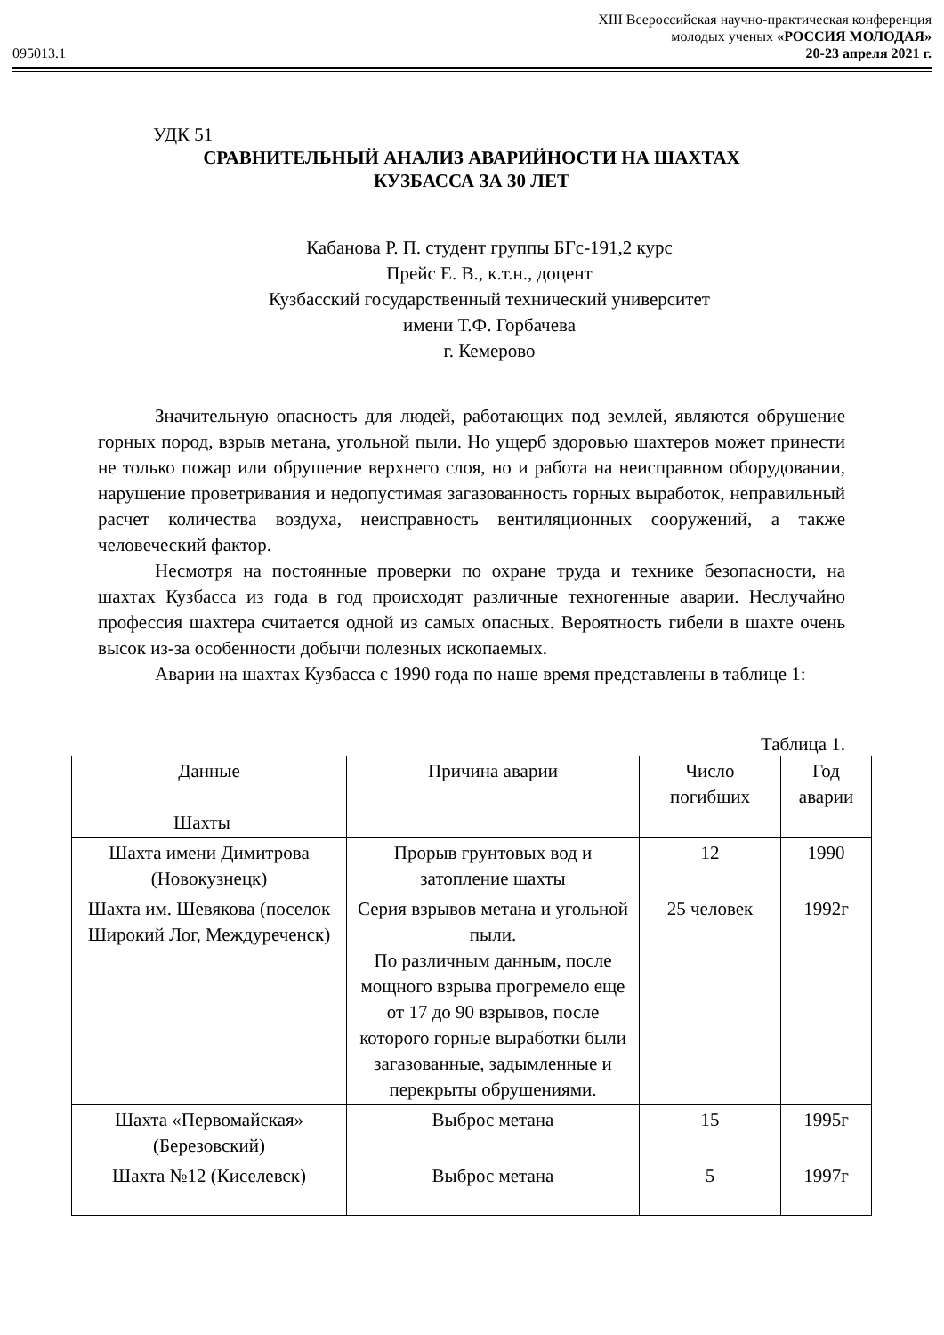XIII Всероссийская научно-практическая конференция
молодых ученых «РОССИЯ МОЛОДАЯ»
095013.1 20-23 апреля 2021 г.
УДК 51
СРАВНИТЕЛЬНЫЙ АНАЛИЗ АВАРИЙНОСТИ НА ШАХТАХ
КУЗБАССА ЗА 30 ЛЕТ
Кабанова Р. П. студент группы БГс-191,2 курс
Прейс Е. В., к.т.н., доцент
Кузбасский государственный технический университет
имени Т.Ф. Горбачева
г. Кемерово
Значительную опасность для людей, работающих под землей, являются обрушение горных пород, взрыв метана, угольной пыли. Но ущерб здоровью шахтеров может принести не только пожар или обрушение верхнего слоя, но и работа на неисправном оборудовании, нарушение проветривания и недопустимая загазованность горных выработок, неправильный расчет количества воздуха, неисправность вентиляционных сооружений, а также человеческий фактор.
Несмотря на постоянные проверки по охране труда и технике безопасности, на шахтах Кузбасса из года в год происходят различные техногенные аварии. Неслучайно профессия шахтера считается одной из самых опасных. Вероятность гибели в шахте очень высок из-за особенности добычи полезных ископаемых.
Аварии на шахтах Кузбасса с 1990 года по наше время представлены в таблице 1:
Таблица 1.
| Данные Шахты | Причина аварии | Число погибших | Год аварии |
| --- | --- | --- | --- |
| Шахта имени Димитрова (Новокузнецк) | Прорыв грунтовых вод и затопление шахты | 12 | 1990 |
| Шахта им. Шевякова (поселок Широкий Лог, Междуреченск) | Серия взрывов метана и угольной пыли. По различным данным, после мощного взрыва прогремело еще от 17 до 90 взрывов, после которого горные выработки были загазованные, задымленные и перекрыты обрушениями. | 25 человек | 1992г |
| Шахта «Первомайская» (Березовский) | Выброс метана | 15 | 1995г |
| Шахта №12 (Киселевск) | Выброс метана | 5 | 1997г |